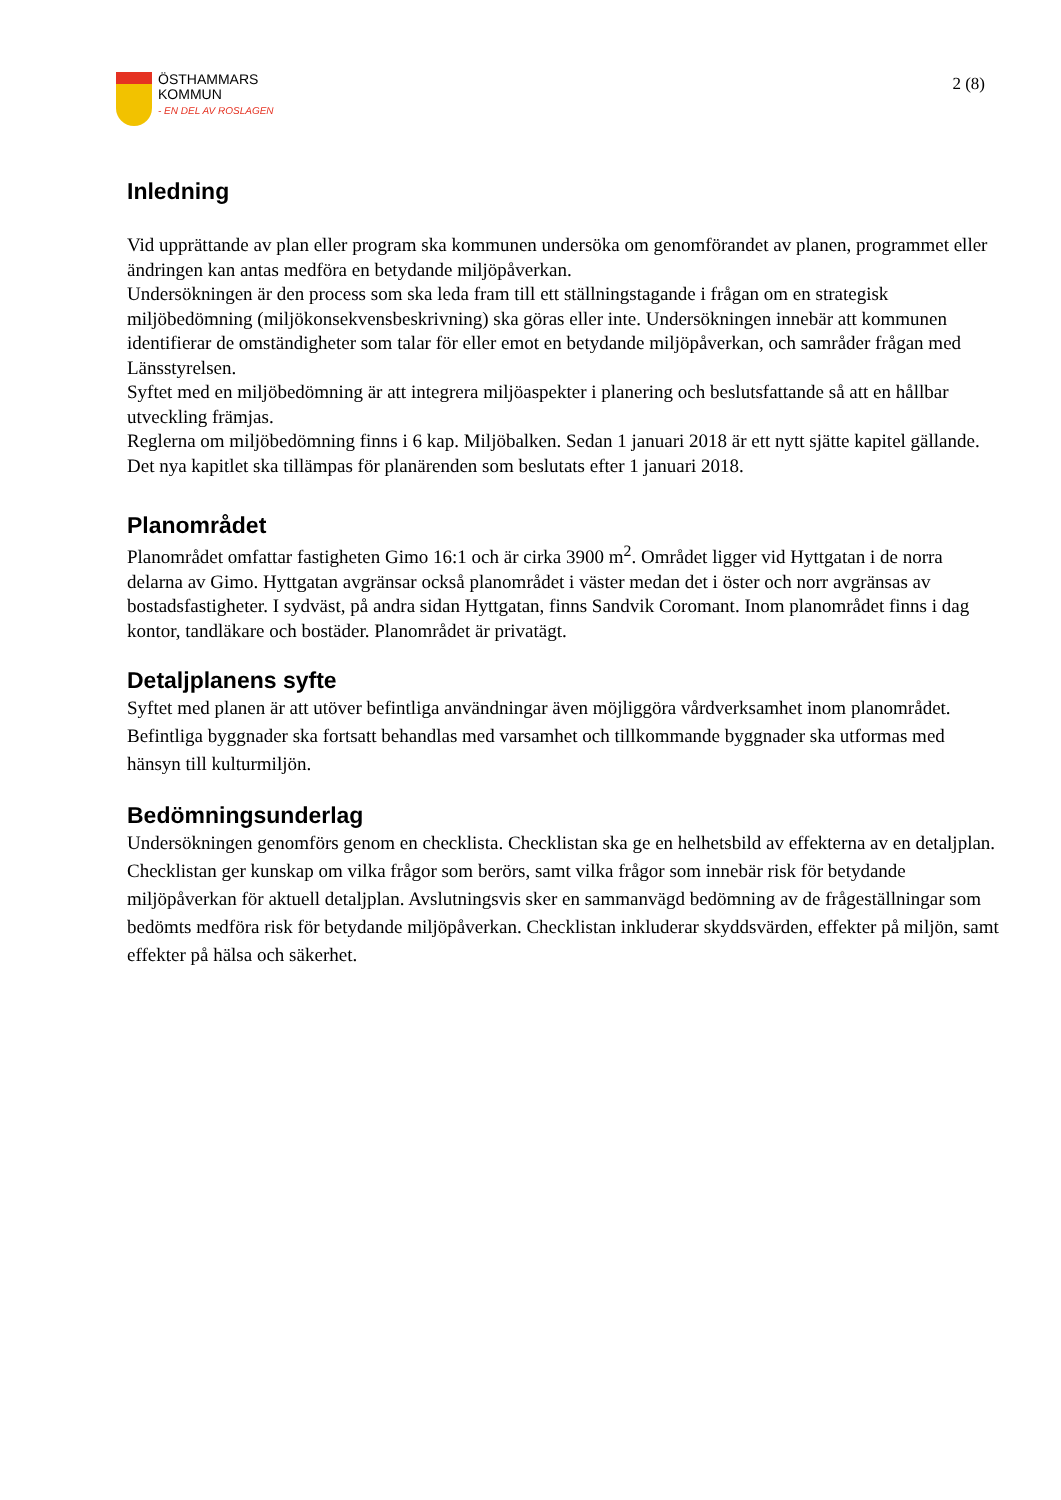ÖSTHAMMARS
KOMMUN
- EN DEL AV ROSLAGEN
2 (8)
Inledning
Vid upprättande av plan eller program ska kommunen undersöka om genomförandet av planen, programmet eller ändringen kan antas medföra en betydande miljöpåverkan.
Undersökningen är den process som ska leda fram till ett ställningstagande i frågan om en strategisk miljöbedömning (miljökonsekvensbeskrivning) ska göras eller inte. Undersökningen innebär att kommunen identifierar de omständigheter som talar för eller emot en betydande miljöpåverkan, och samråder frågan med Länsstyrelsen.
Syftet med en miljöbedömning är att integrera miljöaspekter i planering och beslutsfattande så att en hållbar utveckling främjas.
Reglerna om miljöbedömning finns i 6 kap. Miljöbalken. Sedan 1 januari 2018 är ett nytt sjätte kapitel gällande. Det nya kapitlet ska tillämpas för planärenden som beslutats efter 1 januari 2018.
Planområdet
Planområdet omfattar fastigheten Gimo 16:1 och är cirka 3900 m<sup>2</sup>. Området ligger vid Hyttgatan i de norra delarna av Gimo. Hyttgatan avgränsar också planområdet i väster medan det i öster och norr avgränsas av bostadsfastigheter. I sydväst, på andra sidan Hyttgatan, finns Sandvik Coromant. Inom planområdet finns i dag kontor, tandläkare och bostäder. Planområdet är privatägt.
Detaljplanens syfte
Syftet med planen är att utöver befintliga användningar även möjliggöra vårdverksamhet inom planområdet. Befintliga byggnader ska fortsatt behandlas med varsamhet och tillkommande byggnader ska utformas med hänsyn till kulturmiljön.
Bedömningsunderlag
Undersökningen genomförs genom en checklista. Checklistan ska ge en helhetsbild av effekterna av en detaljplan. Checklistan ger kunskap om vilka frågor som berörs, samt vilka frågor som innebär risk för betydande miljöpåverkan för aktuell detaljplan. Avslutningsvis sker en sammanvägd bedömning av de frågeställningar som bedömts medföra risk för betydande miljöpåverkan. Checklistan inkluderar skyddsvärden, effekter på miljön, samt effekter på hälsa och säkerhet.